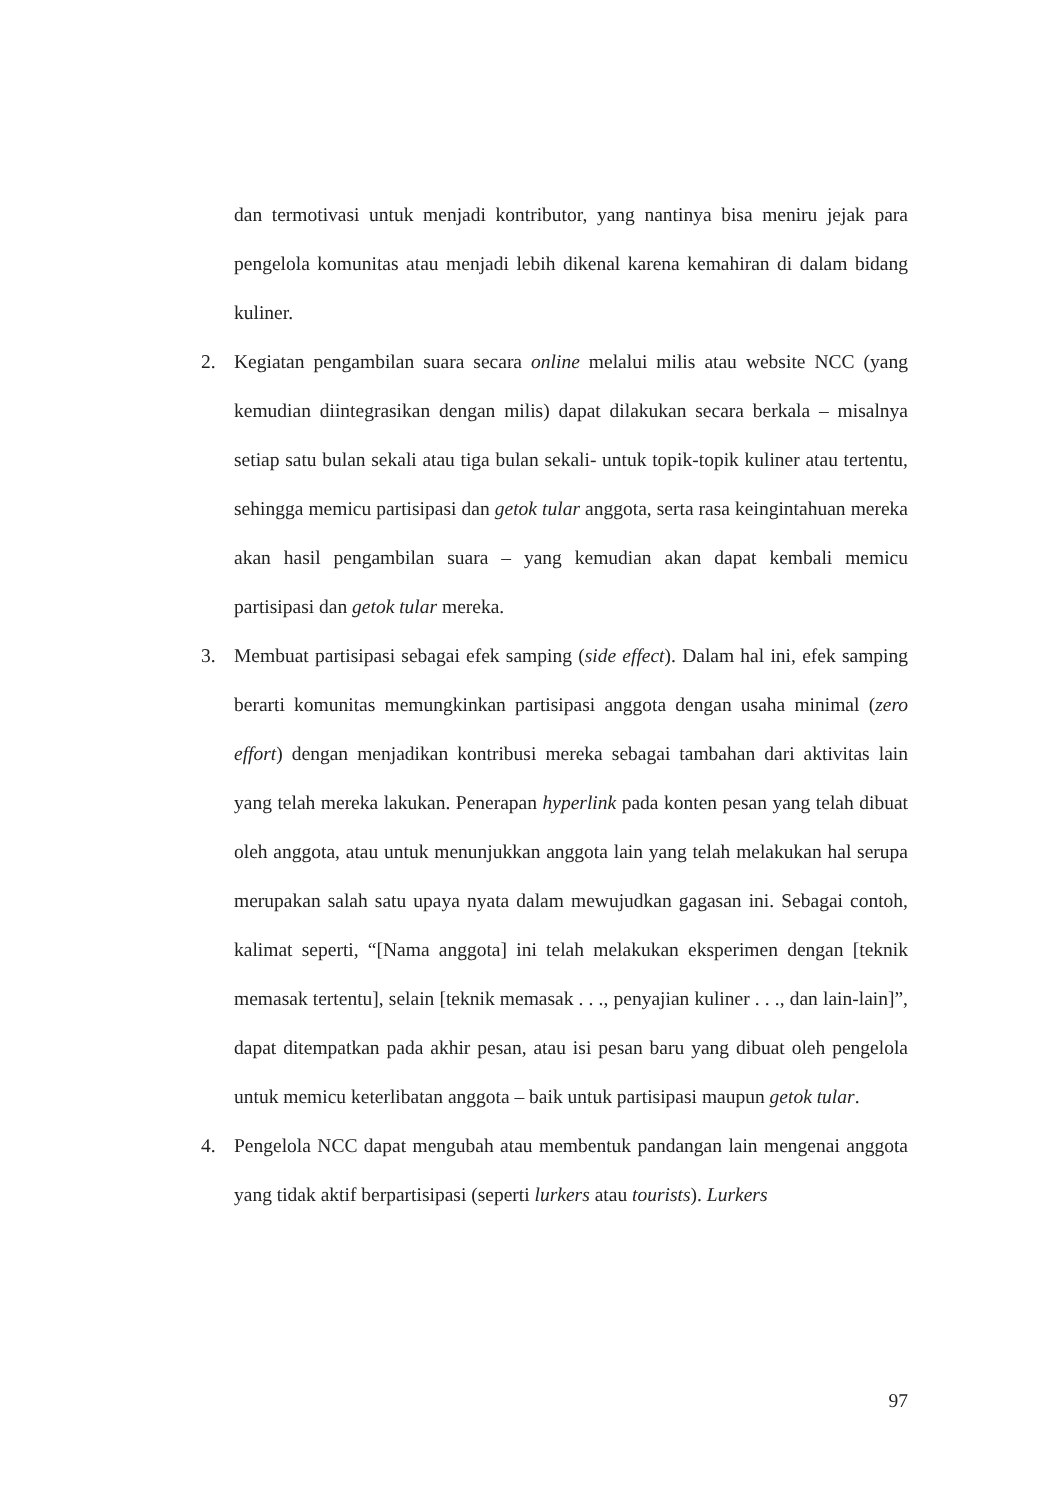dan termotivasi untuk menjadi kontributor, yang nantinya bisa meniru jejak para pengelola komunitas atau menjadi lebih dikenal karena kemahiran di dalam bidang kuliner.
2. Kegiatan pengambilan suara secara online melalui milis atau website NCC (yang kemudian diintegrasikan dengan milis) dapat dilakukan secara berkala – misalnya setiap satu bulan sekali atau tiga bulan sekali- untuk topik-topik kuliner atau tertentu, sehingga memicu partisipasi dan getok tular anggota, serta rasa keingintahuan mereka akan hasil pengambilan suara – yang kemudian akan dapat kembali memicu partisipasi dan getok tular mereka.
3. Membuat partisipasi sebagai efek samping (side effect). Dalam hal ini, efek samping berarti komunitas memungkinkan partisipasi anggota dengan usaha minimal (zero effort) dengan menjadikan kontribusi mereka sebagai tambahan dari aktivitas lain yang telah mereka lakukan. Penerapan hyperlink pada konten pesan yang telah dibuat oleh anggota, atau untuk menunjukkan anggota lain yang telah melakukan hal serupa merupakan salah satu upaya nyata dalam mewujudkan gagasan ini. Sebagai contoh, kalimat seperti, “[Nama anggota] ini telah melakukan eksperimen dengan [teknik memasak tertentu], selain [teknik memasak . . ., penyajian kuliner . . ., dan lain-lain]”, dapat ditempatkan pada akhir pesan, atau isi pesan baru yang dibuat oleh pengelola untuk memicu keterlibatan anggota – baik untuk partisipasi maupun getok tular.
4. Pengelola NCC dapat mengubah atau membentuk pandangan lain mengenai anggota yang tidak aktif berpartisipasi (seperti lurkers atau tourists). Lurkers
97